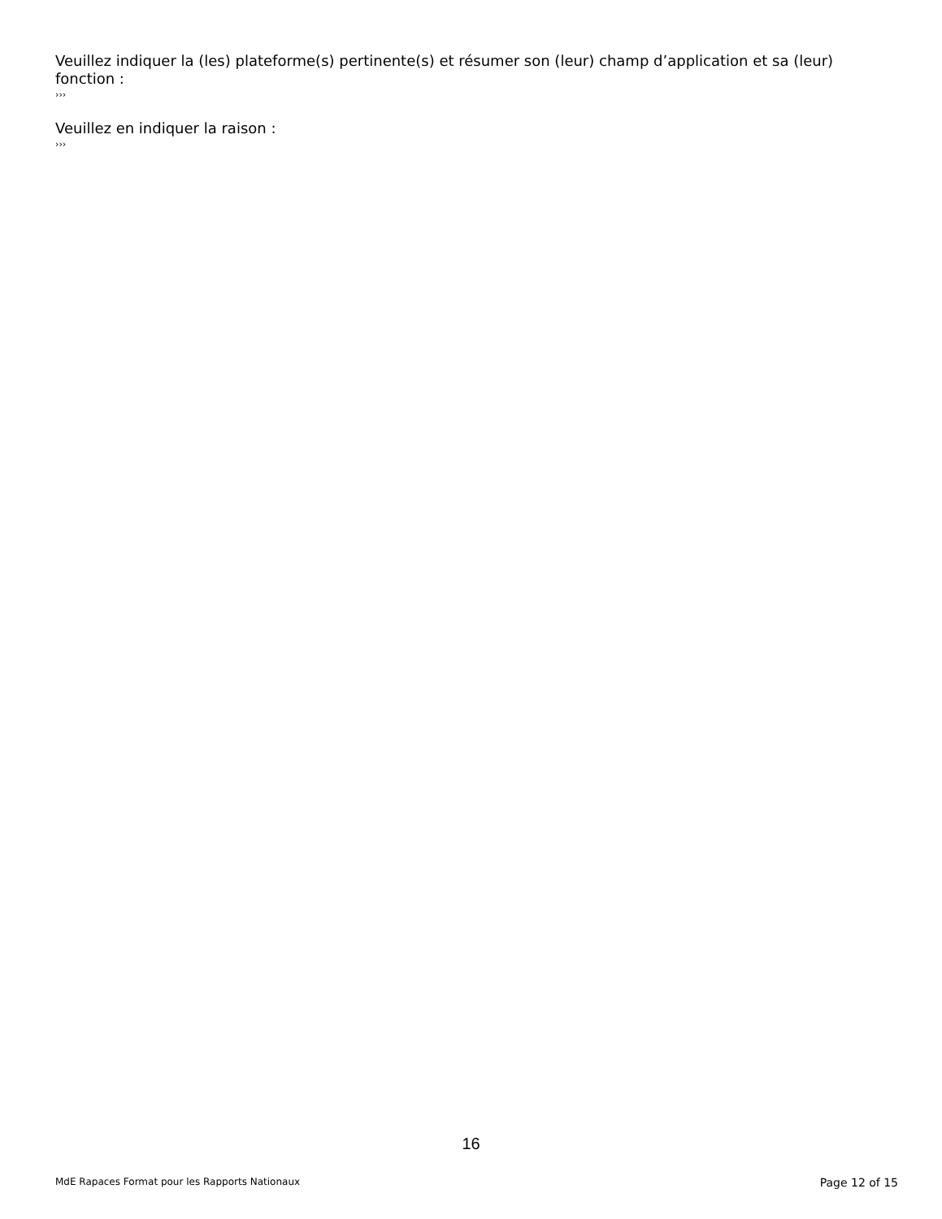Veuillez indiquer la (les) plateforme(s) pertinente(s) et résumer son (leur) champ d’application et sa (leur) fonction :
›››
Veuillez en indiquer la raison :
›››
16
MdE Rapaces Format pour les Rapports Nationaux Page 12 of 15